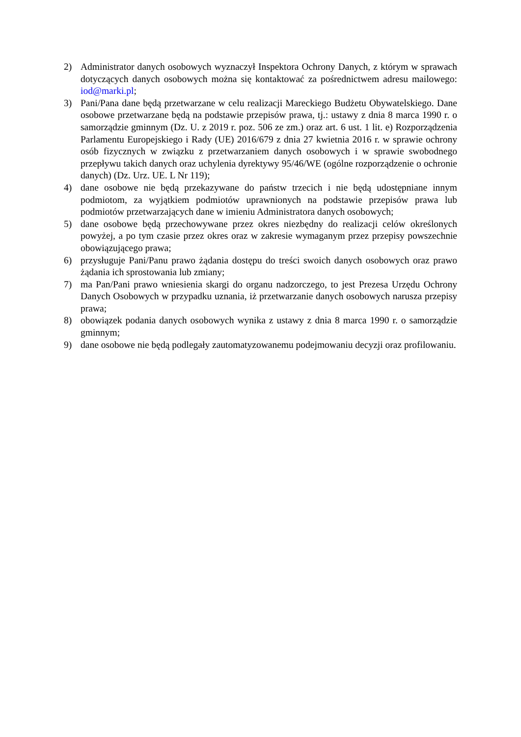2) Administrator danych osobowych wyznaczył Inspektora Ochrony Danych, z którym w sprawach dotyczących danych osobowych można się kontaktować za pośrednictwem adresu mailowego: iod@marki.pl;
3) Pani/Pana dane będą przetwarzane w celu realizacji Mareckiego Budżetu Obywatelskiego. Dane osobowe przetwarzane będą na podstawie przepisów prawa, tj.: ustawy z dnia 8 marca 1990 r. o samorządzie gminnym (Dz. U. z 2019 r. poz. 506 ze zm.) oraz art. 6 ust. 1 lit. e) Rozporządzenia Parlamentu Europejskiego i Rady (UE) 2016/679 z dnia 27 kwietnia 2016 r. w sprawie ochrony osób fizycznych w związku z przetwarzaniem danych osobowych i w sprawie swobodnego przepływu takich danych oraz uchylenia dyrektywy 95/46/WE (ogólne rozporządzenie o ochronie danych) (Dz. Urz. UE. L Nr 119);
4) dane osobowe nie będą przekazywane do państw trzecich i nie będą udostępniane innym podmiotom, za wyjątkiem podmiotów uprawnionych na podstawie przepisów prawa lub podmiotów przetwarzających dane w imieniu Administratora danych osobowych;
5) dane osobowe będą przechowywane przez okres niezbędny do realizacji celów określonych powyżej, a po tym czasie przez okres oraz w zakresie wymaganym przez przepisy powszechnie obowiązującego prawa;
6) przysługuje Pani/Panu prawo żądania dostępu do treści swoich danych osobowych oraz prawo żądania ich sprostowania lub zmiany;
7) ma Pan/Pani prawo wniesienia skargi do organu nadzorczego, to jest Prezesa Urzędu Ochrony Danych Osobowych w przypadku uznania, iż przetwarzanie danych osobowych narusza przepisy prawa;
8) obowiązek podania danych osobowych wynika z ustawy z dnia 8 marca 1990 r. o samorządzie gminnym;
9) dane osobowe nie będą podlegały zautomatyzowanemu podejmowaniu decyzji oraz profilowaniu.